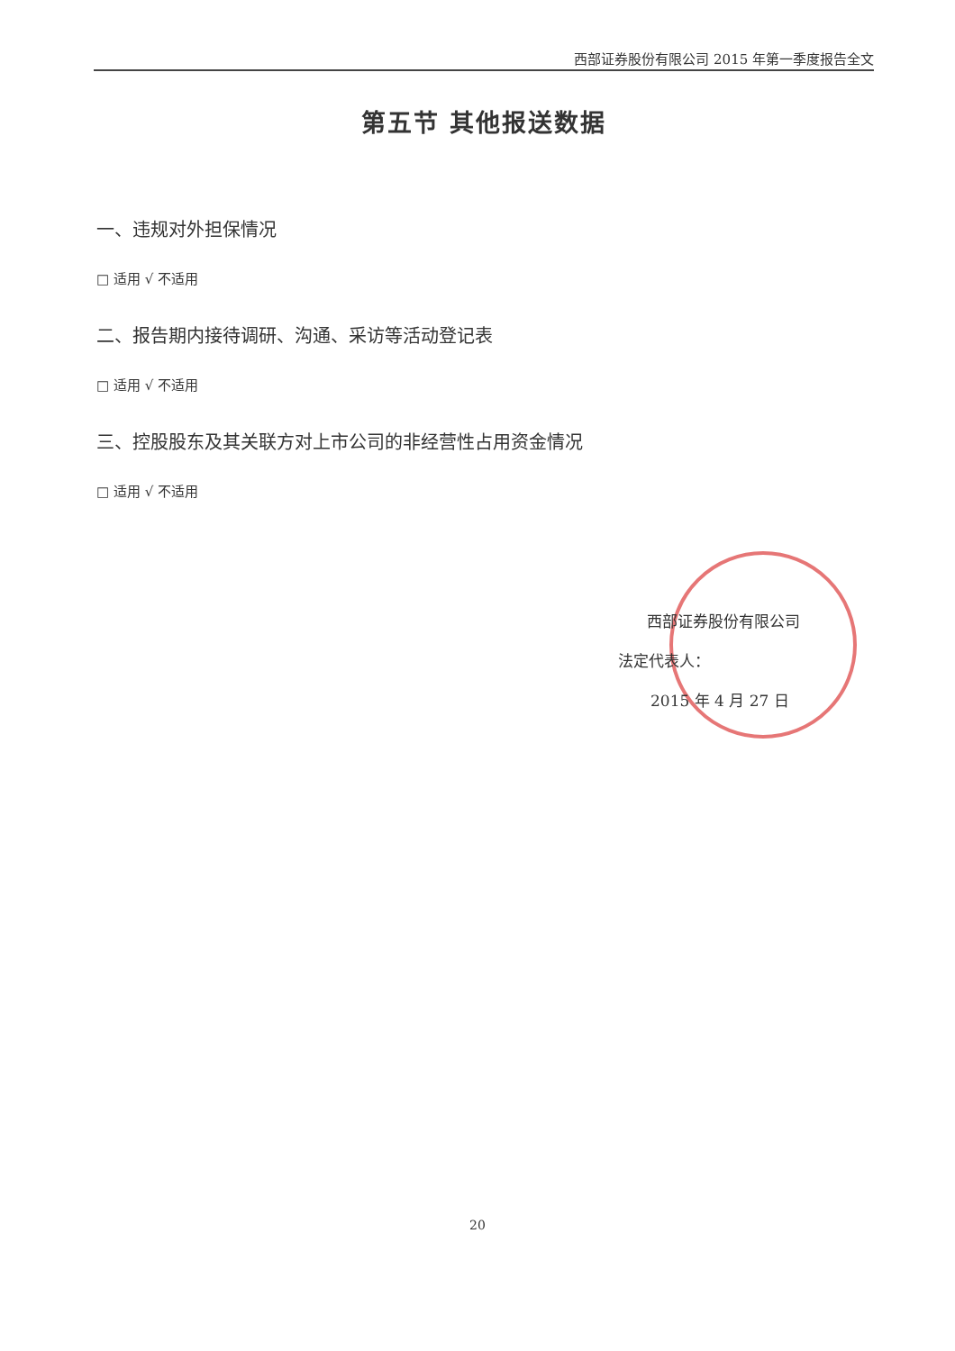西部证券股份有限公司 2015 年第一季度报告全文
第五节 其他报送数据
一、违规对外担保情况
□ 适用 √ 不适用
二、报告期内接待调研、沟通、采访等活动登记表
□ 适用 √ 不适用
三、控股股东及其关联方对上市公司的非经营性占用资金情况
□ 适用 √ 不适用
西部证券股份有限公司
法定代表人：
2015 年 4 月 27 日
20